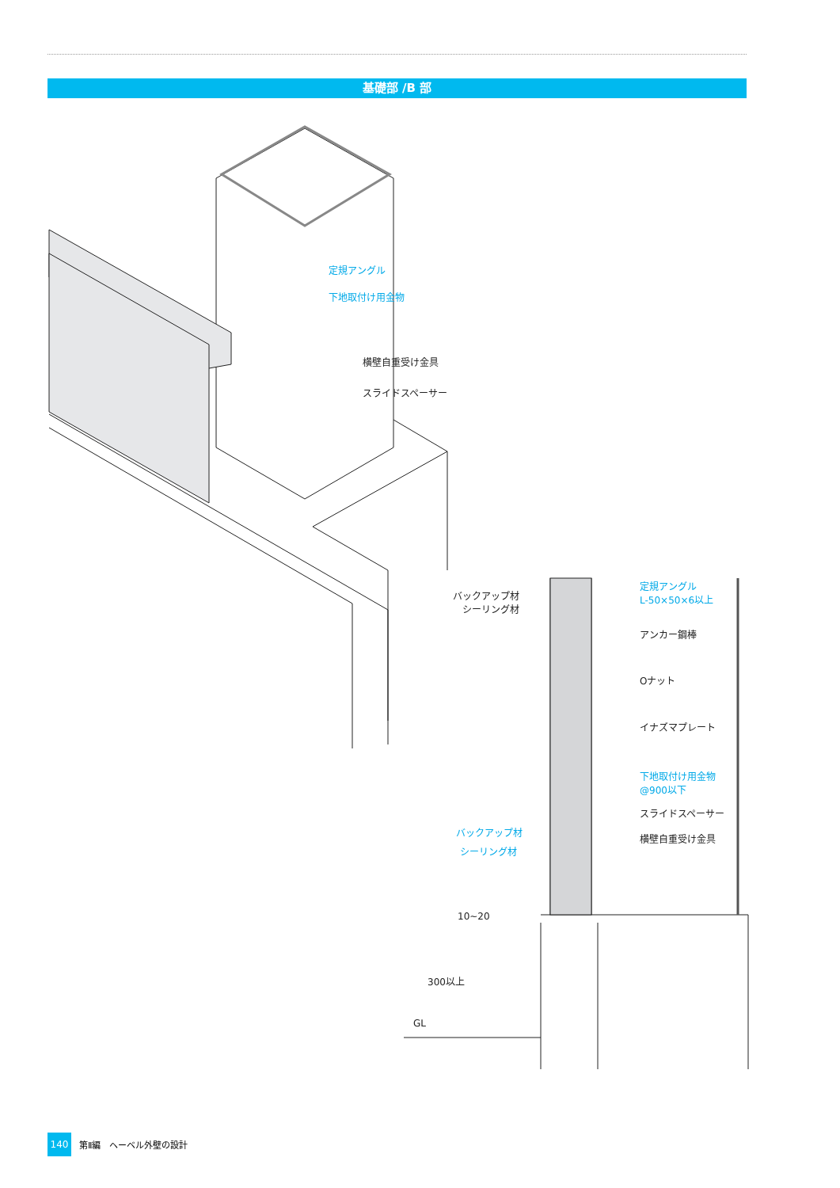基礎部 /B 部
定規アングル
下地取付け用金物
横壁自重受け金具
スライドスペーサー
バックアップ材
シーリング材
定規アングル
L-50×50×6以上
アンカー鋼棒
Oナット
イナズマプレート
下地取付け用金物
@900以下
スライドスペーサー
横壁自重受け金具
バックアップ材
シーリング材
10~20
300以上
GL
140
第Ⅱ編　ヘーベル外壁の設計